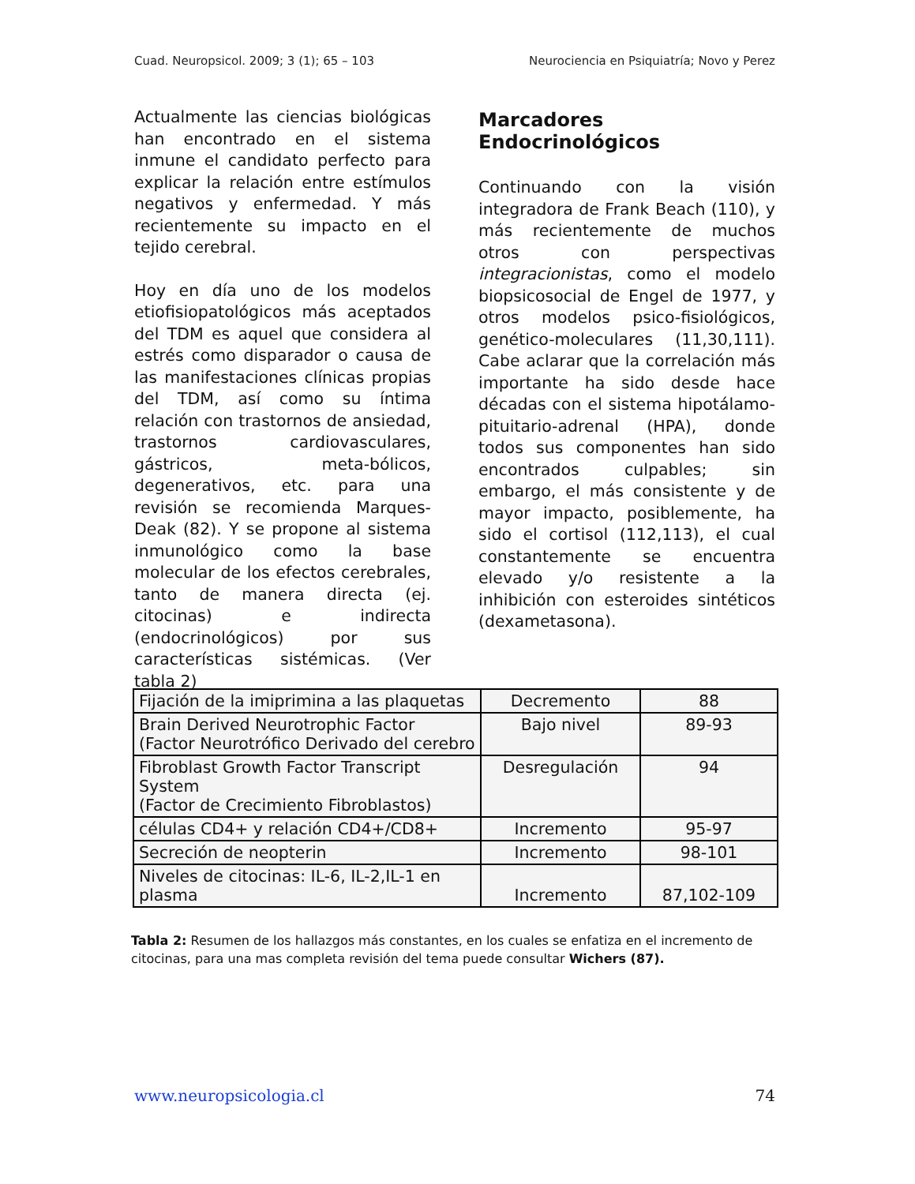Cuad. Neuropsicol. 2009; 3 (1); 65 – 103 Neurociencia en Psiquiatría; Novo y Perez
Actualmente las ciencias biológicas han encontrado en el sistema inmune el candidato perfecto para explicar la relación entre estímulos negativos y enfermedad. Y más recientemente su impacto en el tejido cerebral.
Hoy en día uno de los modelos etiofisiopatológicos más aceptados del TDM es aquel que considera al estrés como disparador o causa de las manifestaciones clínicas propias del TDM, así como su íntima relación con trastornos de ansiedad, trastornos cardiovasculares, gástricos, meta-bólicos, degenerativos, etc. para una revisión se recomienda Marques-Deak (82). Y se propone al sistema inmunológico como la base molecular de los efectos cerebrales, tanto de manera directa (ej. citocinas) e indirecta (endocrinológicos) por sus características sistémicas. (Ver tabla 2)
Marcadores Endocrinológicos
Continuando con la visión integradora de Frank Beach (110), y más recientemente de muchos otros con perspectivas integracionistas, como el modelo biopsicosocial de Engel de 1977, y otros modelos psico-fisiológicos, genético-moleculares (11,30,111). Cabe aclarar que la correlación más importante ha sido desde hace décadas con el sistema hipotálamo-pituitario-adrenal (HPA), donde todos sus componentes han sido encontrados culpables; sin embargo, el más consistente y de mayor impacto, posiblemente, ha sido el cortisol (112,113), el cual constantemente se encuentra elevado y/o resistente a la inhibición con esteroides sintéticos (dexametasona).
| Fijación de la imiprimina a las plaquetas | Decremento | 88 |
| Brain Derived Neurotrophic Factor (Factor Neurotrófico Derivado del cerebro | Bajo nivel | 89-93 |
| Fibroblast Growth Factor Transcript System (Factor de Crecimiento Fibroblastos) | Desregulación | 94 |
| células CD4+ y relación CD4+/CD8+ | Incremento | 95-97 |
| Secreción de neopterin | Incremento | 98-101 |
| Niveles de citocinas: IL-6, IL-2,IL-1 en plasma | Incremento | 87,102-109 |
Tabla 2: Resumen de los hallazgos más constantes, en los cuales se enfatiza en el incremento de citocinas, para una mas completa revisión del tema puede consultar Wichers (87).
www.neuropsicologia.cl 74